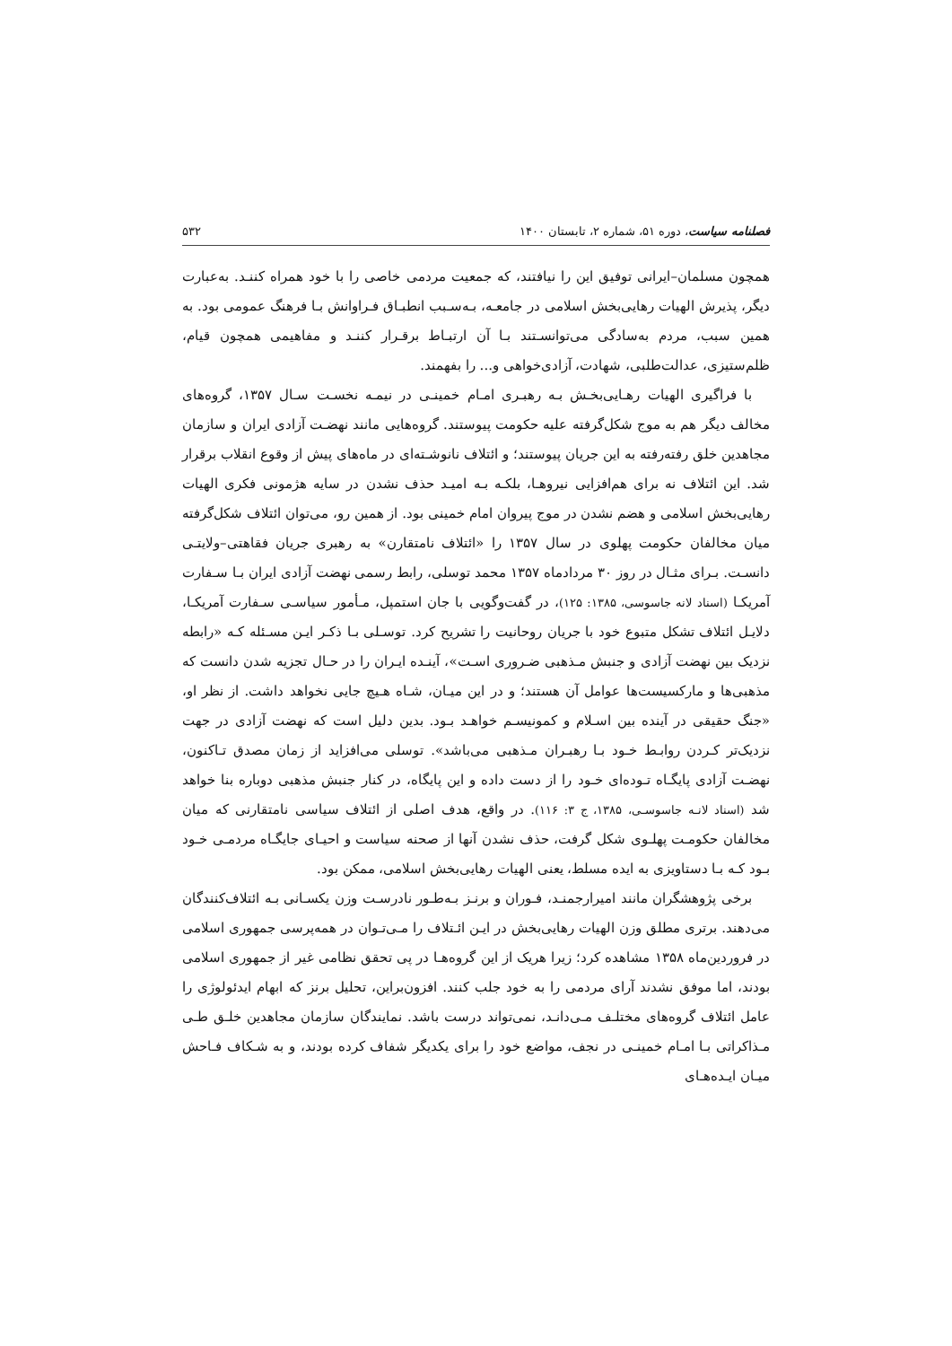فصلنامه سیاست، دوره ۵۱، شماره ۲، تابستان ۱۴۰۰ ۵۳۲
همچون مسلمان–ایرانی توفیق این را نیافتند، که جمعیت مردمی خاصی را با خود همراه کننـد. به‌عبارت دیگر، پذیرش الهیات رهایی‌بخش اسلامی در جامعـه، بـه‌سـبب انطبـاق فـراوانش بـا فرهنگ عمومی بود. به همین سبب، مردم به‌سادگی می‌توانسـتند بـا آن ارتبـاط برقـرار کننـد و مفاهیمی همچون قیام، ظلم‌ستیزی، عدالت‌طلبی، شهادت، آزادی‌خواهی و... را بفهمند.
با فراگیری الهیات رهـایی‌بخـش بـه رهبـری امـام خمینـی در نیمـه نخسـت سـال ۱۳۵۷، گروه‌های مخالف دیگر هم به موج شکل‌گرفته علیه حکومت پیوستند. گروه‌هایی مانند نهضـت آزادی ایران و سازمان مجاهدین خلق رفته‌رفته به این جریان پیوستند؛ و ائتلاف نانوشـته‌ای در ماه‌های پیش از وقوع انقلاب برقرار شد. این ائتلاف نه برای هم‌افزایی نیروهـا، بلکـه بـه امیـد حذف نشدن در سایه هژمونی فکری الهیات رهایی‌بخش اسلامی و هضم نشدن در موج پیروان امام خمینی بود. از همین رو، می‌توان ائتلاف شکل‌گرفته میان مخالفان حکومت پهلوی در سال ۱۳۵۷ را «ائتلاف نامتقارن» به رهبری جریان فقاهتی–ولایتـی دانسـت. بـرای مثـال در روز ۳۰ مردادماه ۱۳۵۷ محمد توسلی، رابط رسمی نهضت آزادی ایران بـا سـفارت آمریکـا (اسناد لانه جاسوسی، ۱۳۸۵: ۱۲۵)، در گفت‌وگویی با جان استمپل، مـأمور سیاسـی سـفارت آمریکـا، دلایـل ائتلاف تشکل متبوع خود با جریان روحانیت را تشریح کرد. توسـلی بـا ذکـر ایـن مسـئله کـه «رابطه نزدیک بین نهضت آزادی و جنبش مـذهبی ضـروری اسـت»، آینـده ایـران را در حـال تجزیه شدن دانست که مذهبی‌ها و مارکسیست‌ها عوامل آن هستند؛ و در این میـان، شـاه هـیچ جایی نخواهد داشت. از نظر او، «جنگ حقیقی در آینده بین اسـلام و کمونیسـم خواهـد بـود. بدین دلیل است که نهضت آزادی در جهت نزدیک‌تر کـردن روابـط خـود بـا رهبـران مـذهبی می‌باشد». توسلی می‌افزاید از زمان مصدق تـاکنون، نهضـت آزادی پایگـاه تـوده‌ای خـود را از دست داده و این پایگاه، در کنار جنبش مذهبی دوباره بنا خواهد شد (اسناد لانـه جاسوسـی، ۱۳۸۵، ج ۳: ۱۱۶). در واقع، هدف اصلی از ائتلاف سیاسی نامتقارنی که میان مخالفان حکومـت پهلـوی شکل گرفت، حذف نشدن آنها از صحنه سیاست و احیـای جایگـاه مردمـی خـود بـود کـه بـا دستاویزی به ایده مسلط، یعنی الهیات رهایی‌بخش اسلامی، ممکن بود.
برخی پژوهشگران مانند امیرارجمنـد، فـوران و برنـز بـه‌طـور نادرسـت وزن یکسـانی بـه ائتلاف‌کنندگان می‌دهند. برتری مطلق وزن الهیات رهایی‌بخش در ایـن ائـتلاف را مـی‌تـوان در همه‌پرسی جمهوری اسلامی در فروردین‌ماه ۱۳۵۸ مشاهده کرد؛ زیرا هریک از این گروه‌هـا در پی تحقق نظامی غیر از جمهوری اسلامی بودند، اما موفق نشدند آرای مردمی را به خود جلب کنند. افزون‌براین، تحلیل برنز که ابهام ایدئولوژی را عامل ائتلاف گروه‌های مختلـف مـی‌دانـد، نمی‌تواند درست باشد. نمایندگان سازمان مجاهدین خلـق طـی مـذاکراتی بـا امـام خمینـی در نجف، مواضع خود را برای یکدیگر شفاف کرده بودند، و به شـکاف فـاحش میـان ایـده‌هـای